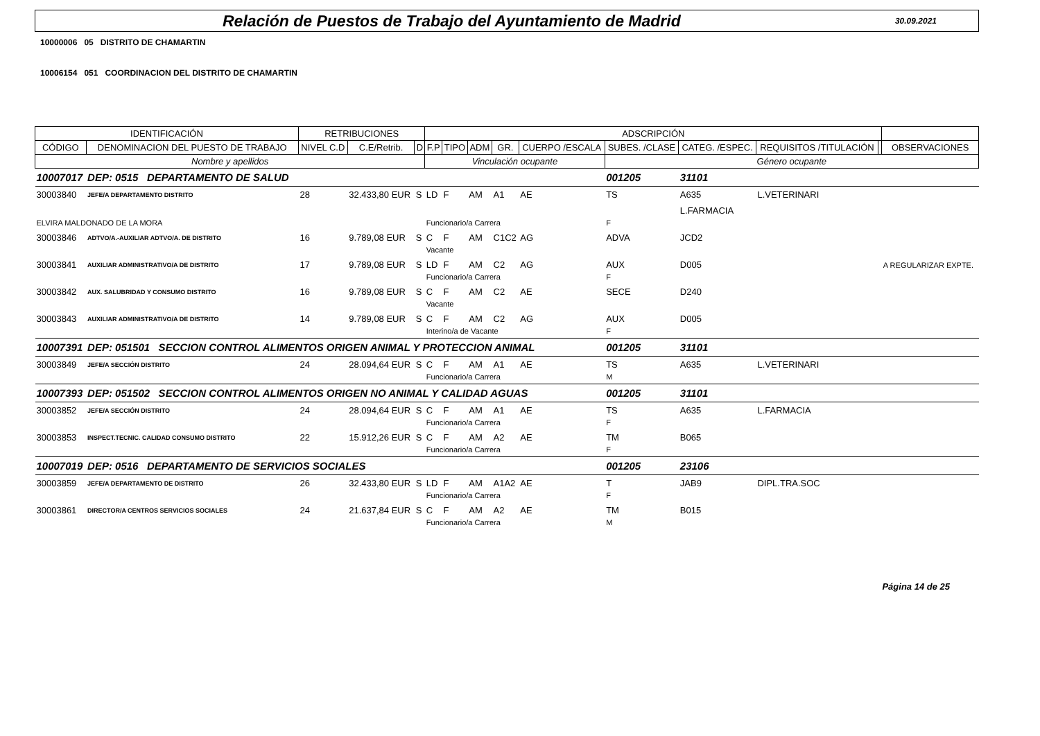Relación de Puestos de Trabajo del Ayuntamiento de Madrid
30.09.2021
10000006 05 DISTRITO DE CHAMARTIN
10006154 051 COORDINACION DEL DISTRITO DE CHAMARTIN
| IDENTIFICACIÓN | | RETRIBUCIONES | | | ADSCRIPCIÓN | | | | | | | | | |
| --- | --- | --- | --- | --- | --- | --- | --- | --- | --- | --- | --- | --- | --- | --- |
| CÓDIGO | DENOMINACION DEL PUESTO DE TRABAJO | NIVEL C.D | C.E/Retrib. | D | F.P | TIPO | ADM | GR. | CUERPO /ESCALA | SUBES. /CLASE | CATEG. /ESPEC. | REQUISITOS /TITULACIÓN | | OBSERVACIONES |
| Nombre y apellidos | | | | | Vinculación ocupante | | | | | Género ocupante | | | | |
| 10007017 | DEP: 0515 DEPARTAMENTO DE SALUD | | | | | | | | | 001205 | 31101 | | | |
| 30003840 | JEFE/A DEPARTAMENTO DISTRITO | 28 | 32.433,80 EUR | S | LD | F | AM | A1 | AE | TS | A635 | L.VETERINARI | | |
| | | | | | | | | | | | L.FARMACIA | | | |
| ELVIRA MALDONADO DE LA MORA | | | | | Funcionario/a Carrera | | | | | F | | | | |
| 30003846 | ADTVO/A.-AUXILIAR ADTVO/A. DE DISTRITO | 16 | 9.789,08 EUR | S | C | F | AM | C1C2 | AG | ADVA | JCD2 | | | |
| | | | | | Vacante | | | | | | | | | |
| 30003841 | AUXILIAR ADMINISTRATIVO/A DE DISTRITO | 17 | 9.789,08 EUR | S | LD | F | AM | C2 | AG | AUX | D005 | | | A REGULARIZAR EXPTE. |
| | | | | | Funcionario/a Carrera | | | | | F | | | | |
| 30003842 | AUX. SALUBRIDAD Y CONSUMO DISTRITO | 16 | 9.789,08 EUR | S | C | F | AM | C2 | AE | SECE | D240 | | | |
| | | | | | Vacante | | | | | | | | | |
| 30003843 | AUXILIAR ADMINISTRATIVO/A DE DISTRITO | 14 | 9.789,08 EUR | S | C | F | AM | C2 | AG | AUX | D005 | | | |
| | | | | | Interino/a de Vacante | | | | | F | | | | |
| 10007391 | DEP: 051501 SECCION CONTROL ALIMENTOS ORIGEN ANIMAL Y PROTECCION ANIMAL | | | | | | | | | 001205 | 31101 | | | |
| 30003849 | JEFE/A SECCIÓN DISTRITO | 24 | 28.094,64 EUR | S | C | F | AM | A1 | AE | TS | A635 | L.VETERINARI | | |
| | | | | | Funcionario/a Carrera | | | | | M | | | | |
| 10007393 | DEP: 051502 SECCION CONTROL ALIMENTOS ORIGEN NO ANIMAL Y CALIDAD AGUAS | | | | | | | | | 001205 | 31101 | | | |
| 30003852 | JEFE/A SECCIÓN DISTRITO | 24 | 28.094,64 EUR | S | C | F | AM | A1 | AE | TS | A635 | L.FARMACIA | | |
| | | | | | Funcionario/a Carrera | | | | | F | | | | |
| 30003853 | INSPECT.TECNIC. CALIDAD CONSUMO DISTRITO | 22 | 15.912,26 EUR | S | C | F | AM | A2 | AE | TM | B065 | | | |
| | | | | | Funcionario/a Carrera | | | | | F | | | | |
| 10007019 | DEP: 0516 DEPARTAMENTO DE SERVICIOS SOCIALES | | | | | | | | | 001205 | 23106 | | | |
| 30003859 | JEFE/A DEPARTAMENTO DE DISTRITO | 26 | 32.433,80 EUR | S | LD | F | AM | A1A2 | AE | T | JAB9 | DIPL.TRA.SOC | | |
| | | | | | Funcionario/a Carrera | | | | | F | | | | |
| 30003861 | DIRECTOR/A CENTROS SERVICIOS SOCIALES | 24 | 21.637,84 EUR | S | C | F | AM | A2 | AE | TM | B015 | | | |
| | | | | | Funcionario/a Carrera | | | | | M | | | | |
Página 14 de 25